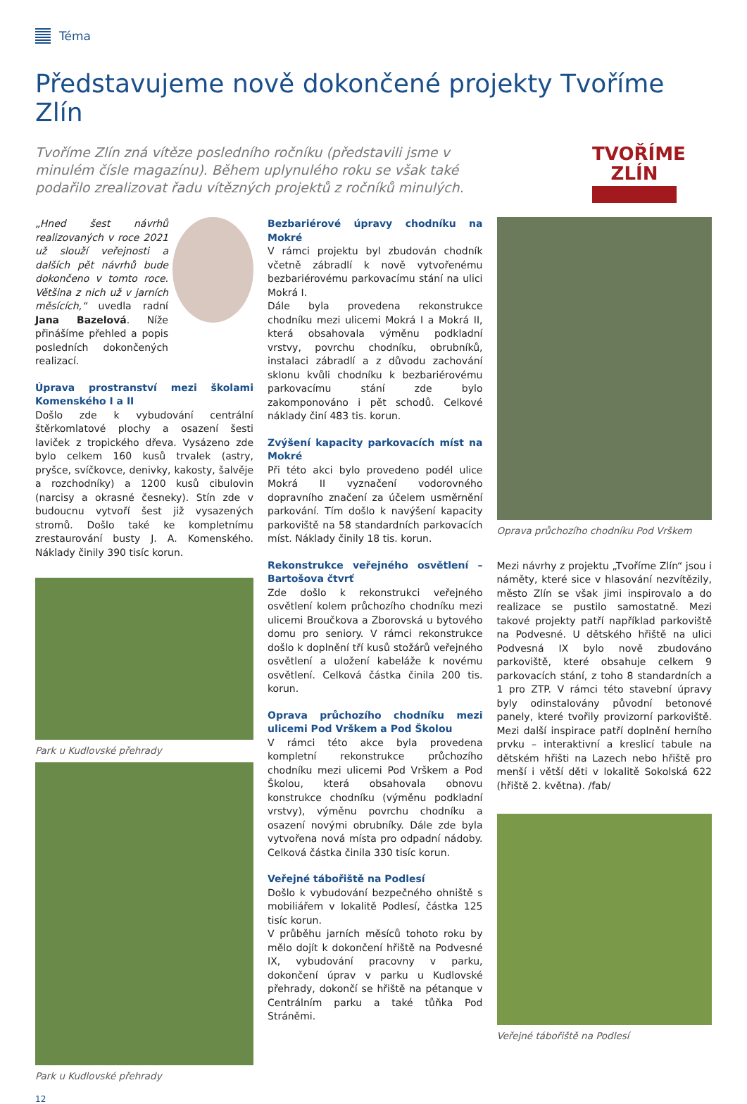Téma
Představujeme nově dokončené projekty Tvoříme Zlín
Tvoříme Zlín zná vítěze posledního ročníku (představili jsme v minulém čísle magazínu). Během uplynulého roku se však také podařilo zrealizovat řadu vítězných projektů z ročníků minulých.
TVOŘÍME
ZLÍN
„Hned šest návrhů realizovaných v roce 2021 už slouží veřejnosti a dalších pět návrhů bude dokončeno v tomto roce. Většina z nich už v jarních měsících,“ uvedla radní Jana Bazelová. Níže přinášíme přehled a popis posledních dokončených realizací.
Úprava prostranství mezi školami Komenského I a II
Došlo zde k vybudování centrální štěrkomlatové plochy a osazení šesti laviček z tropického dřeva. Vysázeno zde bylo celkem 160 kusů trvalek (astry, pryšce, svíčkovce, denivky, kakosty, šalvěje a rozchodníky) a 1200 kusů cibulovin (narcisy a okrasné česneky). Stín zde v budoucnu vytvoří šest již vysazených stromů. Došlo také ke kompletnímu zrestaurování busty J. A. Komenského. Náklady činily 390 tisíc korun.
Park u Kudlovské přehrady
Park u Kudlovské přehrady
Bezbariérové úpravy chodníku na Mokré
V rámci projektu byl zbudován chodník včetně zábradlí k nově vytvořenému bezbariérovému parkovacímu stání na ulici Mokrá I.
Dále byla provedena rekonstrukce chodníku mezi ulicemi Mokrá I a Mokrá II, která obsahovala výměnu podkladní vrstvy, povrchu chodníku, obrubníků, instalaci zábradlí a z důvodu zachování sklonu kvůli chodníku k bezbariérovému parkovacímu stání zde bylo zakomponováno i pět schodů. Celkové náklady činí 483 tis. korun.
Zvýšení kapacity parkovacích míst na Mokré
Při této akci bylo provedeno podél ulice Mokrá II vyznačení vodorovného dopravního značení za účelem usměrnění parkování. Tím došlo k navýšení kapacity parkoviště na 58 standardních parkovacích míst. Náklady činily 18 tis. korun.
Rekonstrukce veřejného osvětlení – Bartošova čtvrť
Zde došlo k rekonstrukci veřejného osvětlení kolem průchozího chodníku mezi ulicemi Broučkova a Zborovská u bytového domu pro seniory. V rámci rekonstrukce došlo k doplnění tří kusů stožárů veřejného osvětlení a uložení kabeláže k novému osvětlení. Celková částka činila 200 tis. korun.
Oprava průchozího chodníku mezi ulicemi Pod Vrškem a Pod Školou
V rámci této akce byla provedena kompletní rekonstrukce průchozího chodníku mezi ulicemi Pod Vrškem a Pod Školou, která obsahovala obnovu konstrukce chodníku (výměnu podkladní vrstvy), výměnu povrchu chodníku a osazení novými obrubníky. Dále zde byla vytvořena nová místa pro odpadní nádoby. Celková částka činila 330 tisíc korun.
Veřejné tábořiště na Podlesí
Došlo k vybudování bezpečného ohniště s mobiliářem v lokalitě Podlesí, částka 125 tisíc korun.
V průběhu jarních měsíců tohoto roku by mělo dojít k dokončení hřiště na Podvesné IX, vybudování pracovny v parku, dokončení úprav v parku u Kudlovské přehrady, dokončí se hřiště na pétanque v Centrálním parku a také tůňka Pod Stráněmi.
Oprava průchozího chodníku Pod Vrškem
Mezi návrhy z projektu „Tvoříme Zlín“ jsou i náměty, které sice v hlasování nezvítězily, město Zlín se však jimi inspirovalo a do realizace se pustilo samostatně. Mezi takové projekty patří například parkoviště na Podvesné. U dětského hřiště na ulici Podvesná IX bylo nově zbudováno parkoviště, které obsahuje celkem 9 parkovacích stání, z toho 8 standardních a 1 pro ZTP. V rámci této stavební úpravy byly odinstalovány původní betonové panely, které tvořily provizorní parkoviště. Mezi další inspirace patří doplnění herního prvku – interaktivní a kreslicí tabule na dětském hřišti na Lazech nebo hřiště pro menší i větší děti v lokalitě Sokolská 622 (hřiště 2. května). /fab/
Veřejné tábořiště na Podlesí
12